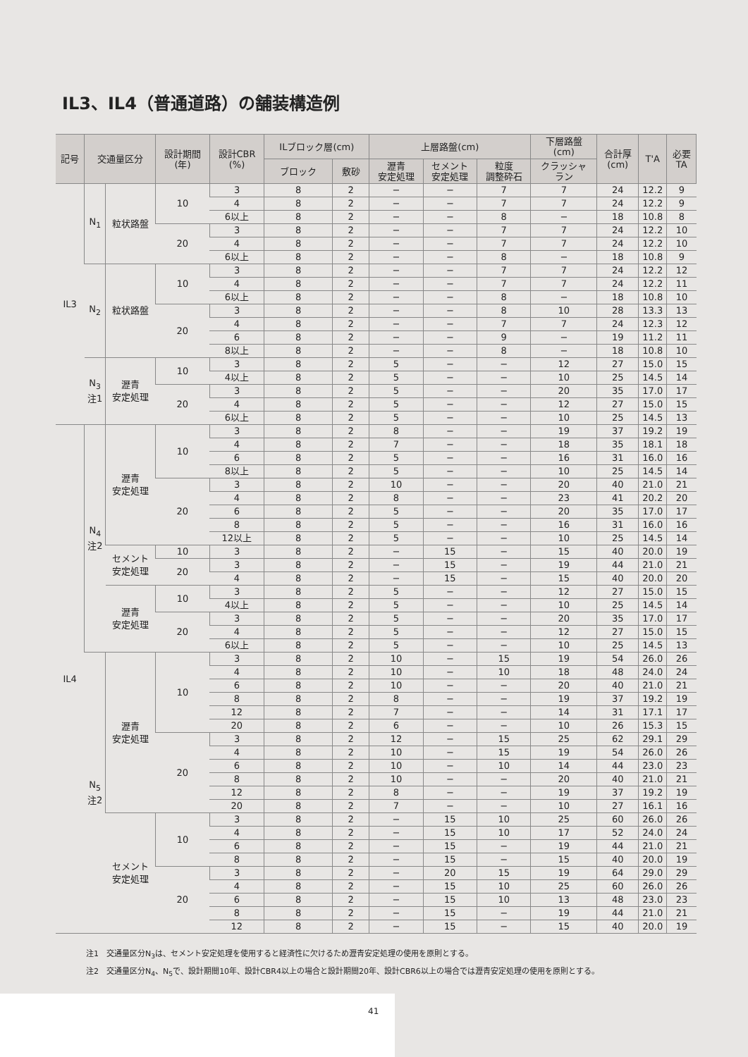IL3、IL4（普通道路）の舗装構造例
| 記号 | 交通量区分 | | 設計期間 (年) | 設計CBR (%) | ILブロック層(cm) | | 上層路盤(cm) | | | 下層路盤 (cm) | 合計厚 (cm) | T'A | 必要 TA |
| --- | --- | --- | --- | --- | --- | --- | --- | --- | --- | --- | --- | --- | --- |
| | | | | | ブロック | 敷砂 | 瀝青 安定処理 | セメント 安定処理 | 粒度 調整砕石 | クラッシャ ラン | | | |
| IL3 | N<sub>1</sub> | 粒状路盤 | 10 | 3 | 8 | 2 | − | − | 7 | 7 | 24 | 12.2 | 9 |
| | | | | 4 | 8 | 2 | − | − | 7 | 7 | 24 | 12.2 | 9 |
| | | | | 6以上 | 8 | 2 | − | − | 8 | − | 18 | 10.8 | 8 |
| | | | 20 | 3 | 8 | 2 | − | − | 7 | 7 | 24 | 12.2 | 10 |
| | | | | 4 | 8 | 2 | − | − | 7 | 7 | 24 | 12.2 | 10 |
| | | | | 6以上 | 8 | 2 | − | − | 8 | − | 18 | 10.8 | 9 |
| | N<sub>2</sub> | 粒状路盤 | 10 | 3 | 8 | 2 | − | − | 7 | 7 | 24 | 12.2 | 12 |
| | | | | 4 | 8 | 2 | − | − | 7 | 7 | 24 | 12.2 | 11 |
| | | | | 6以上 | 8 | 2 | − | − | 8 | − | 18 | 10.8 | 10 |
| | | | 20 | 3 | 8 | 2 | − | − | 8 | 10 | 28 | 13.3 | 13 |
| | | | | 4 | 8 | 2 | − | − | 7 | 7 | 24 | 12.3 | 12 |
| | | | | 6 | 8 | 2 | − | − | 9 | − | 19 | 11.2 | 11 |
| | | | | 8以上 | 8 | 2 | − | − | 8 | − | 18 | 10.8 | 10 |
| | N<sub>3</sub> 注1 | 瀝青 安定処理 | 10 | 3 | 8 | 2 | 5 | − | − | 12 | 27 | 15.0 | 15 |
| | | | | 4以上 | 8 | 2 | 5 | − | − | 10 | 25 | 14.5 | 14 |
| | | | 20 | 3 | 8 | 2 | 5 | − | − | 20 | 35 | 17.0 | 17 |
| | | | | 4 | 8 | 2 | 5 | − | − | 12 | 27 | 15.0 | 15 |
| | | | | 6以上 | 8 | 2 | 5 | − | − | 10 | 25 | 14.5 | 13 |
| IL4 | N<sub>4</sub> 注2 | 瀝青 安定処理 | 10 | 3 | 8 | 2 | 8 | − | − | 19 | 37 | 19.2 | 19 |
| | | | | 4 | 8 | 2 | 7 | − | − | 18 | 35 | 18.1 | 18 |
| | | | | 6 | 8 | 2 | 5 | − | − | 16 | 31 | 16.0 | 16 |
| | | | | 8以上 | 8 | 2 | 5 | − | − | 10 | 25 | 14.5 | 14 |
| | | | 20 | 3 | 8 | 2 | 10 | − | − | 20 | 40 | 21.0 | 21 |
| | | | | 4 | 8 | 2 | 8 | − | − | 23 | 41 | 20.2 | 20 |
| | | | | 6 | 8 | 2 | 5 | − | − | 20 | 35 | 17.0 | 17 |
| | | | | 8 | 8 | 2 | 5 | − | − | 16 | 31 | 16.0 | 16 |
| | | | | 12以上 | 8 | 2 | 5 | − | − | 10 | 25 | 14.5 | 14 |
| | | セメント 安定処理 | 10 | 3 | 8 | 2 | − | 15 | − | 15 | 40 | 20.0 | 19 |
| | | | 20 | 3 | 8 | 2 | − | 15 | − | 19 | 44 | 21.0 | 21 |
| | | | | 4 | 8 | 2 | − | 15 | − | 15 | 40 | 20.0 | 20 |
| | | 瀝青 安定処理 | 10 | 3 | 8 | 2 | 5 | − | − | 12 | 27 | 15.0 | 15 |
| | | | | 4以上 | 8 | 2 | 5 | − | − | 10 | 25 | 14.5 | 14 |
| | | | 20 | 3 | 8 | 2 | 5 | − | − | 20 | 35 | 17.0 | 17 |
| | | | | 4 | 8 | 2 | 5 | − | − | 12 | 27 | 15.0 | 15 |
| | | | | 6以上 | 8 | 2 | 5 | − | − | 10 | 25 | 14.5 | 13 |
| | N<sub>5</sub> 注2 | 瀝青 安定処理 | 10 | 3 | 8 | 2 | 10 | − | 15 | 19 | 54 | 26.0 | 26 |
| | | | | 4 | 8 | 2 | 10 | − | 10 | 18 | 48 | 24.0 | 24 |
| | | | | 6 | 8 | 2 | 10 | − | − | 20 | 40 | 21.0 | 21 |
| | | | | 8 | 8 | 2 | 8 | − | − | 19 | 37 | 19.2 | 19 |
| | | | | 12 | 8 | 2 | 7 | − | − | 14 | 31 | 17.1 | 17 |
| | | | | 20 | 8 | 2 | 6 | − | − | 10 | 26 | 15.3 | 15 |
| | | | 20 | 3 | 8 | 2 | 12 | − | 15 | 25 | 62 | 29.1 | 29 |
| | | | | 4 | 8 | 2 | 10 | − | 15 | 19 | 54 | 26.0 | 26 |
| | | | | 6 | 8 | 2 | 10 | − | 10 | 14 | 44 | 23.0 | 23 |
| | | | | 8 | 8 | 2 | 10 | − | − | 20 | 40 | 21.0 | 21 |
| | | | | 12 | 8 | 2 | 8 | − | − | 19 | 37 | 19.2 | 19 |
| | | | | 20 | 8 | 2 | 7 | − | − | 10 | 27 | 16.1 | 16 |
| | | セメント 安定処理 | 10 | 3 | 8 | 2 | − | 15 | 10 | 25 | 60 | 26.0 | 26 |
| | | | | 4 | 8 | 2 | − | 15 | 10 | 17 | 52 | 24.0 | 24 |
| | | | | 6 | 8 | 2 | − | 15 | − | 19 | 44 | 21.0 | 21 |
| | | | | 8 | 8 | 2 | − | 15 | − | 15 | 40 | 20.0 | 19 |
| | | | 20 | 3 | 8 | 2 | − | 20 | 15 | 19 | 64 | 29.0 | 29 |
| | | | | 4 | 8 | 2 | − | 15 | 10 | 25 | 60 | 26.0 | 26 |
| | | | | 6 | 8 | 2 | − | 15 | 10 | 13 | 48 | 23.0 | 23 |
| | | | | 8 | 8 | 2 | − | 15 | − | 19 | 44 | 21.0 | 21 |
| | | | | 12 | 8 | 2 | − | 15 | − | 15 | 40 | 20.0 | 19 |
注1　交通量区分N<sub>3</sub>は、セメント安定処理を使用すると経済性に欠けるため瀝青安定処理の使用を原則とする。
注2　交通量区分N<sub>4</sub>、N<sub>5</sub>で、設計期間10年、設計CBR4以上の場合と設計期間20年、設計CBR6以上の場合では瀝青安定処理の使用を原則とする。
41